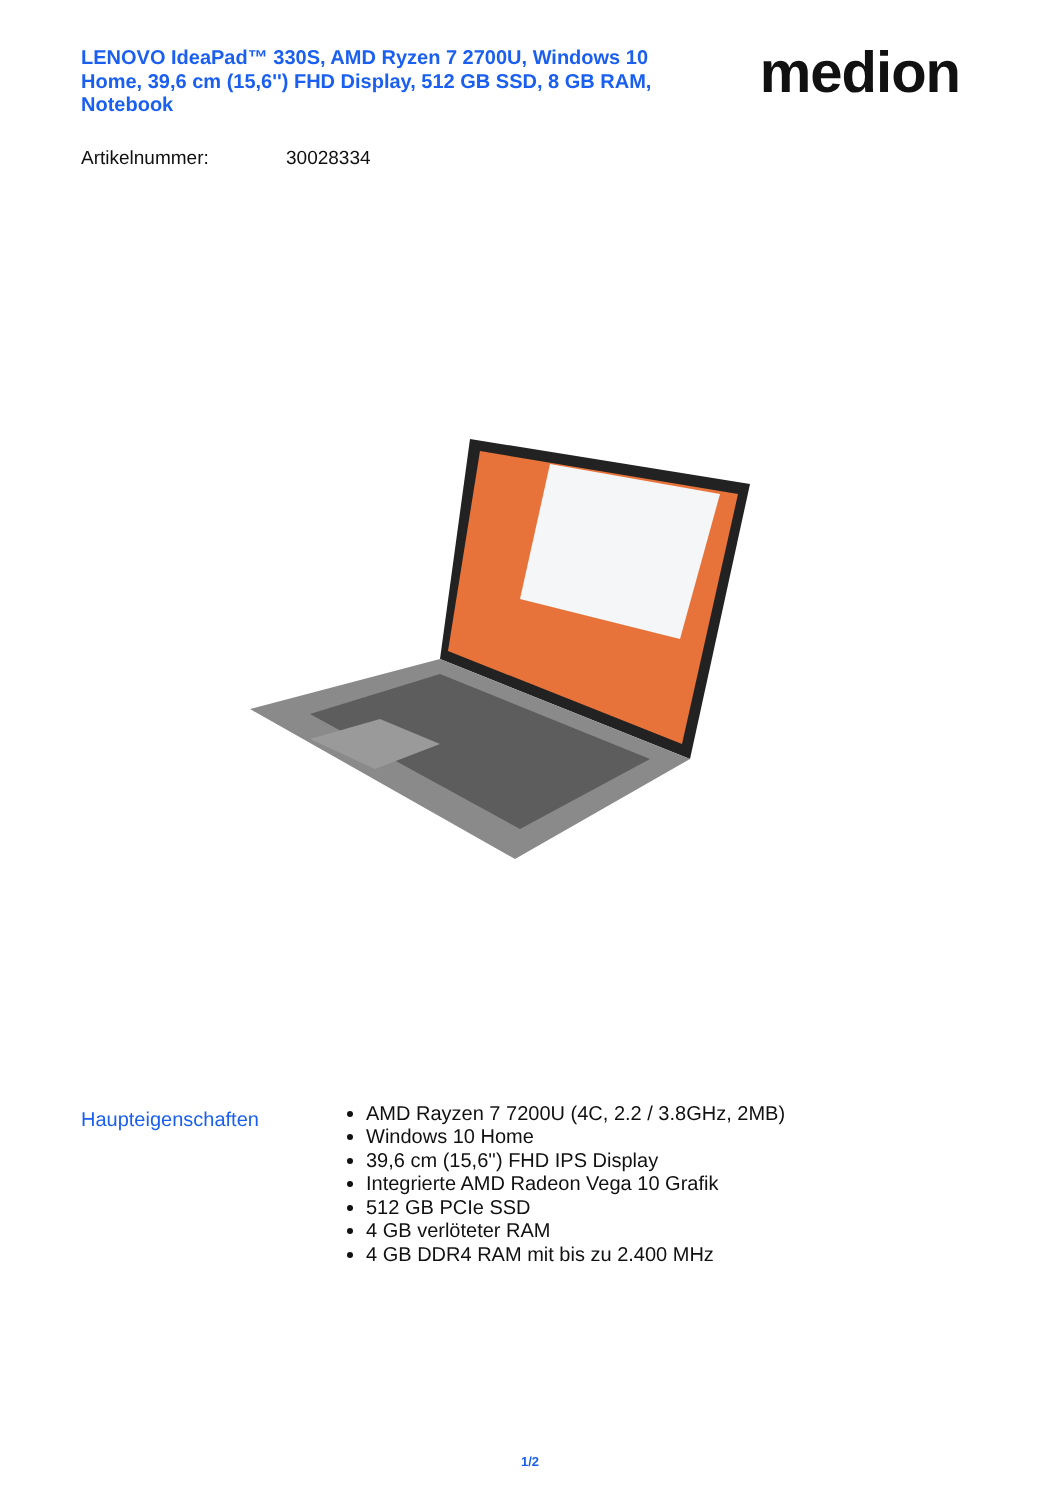LENOVO IdeaPad™ 330S, AMD Ryzen 7 2700U, Windows 10 Home, 39,6 cm (15,6'') FHD Display, 512 GB SSD, 8 GB RAM, Notebook
medion
Artikelnummer: 30028334
Haupteigenschaften
AMD Rayzen 7 7200U (4C, 2.2 / 3.8GHz, 2MB)
Windows 10 Home
39,6 cm (15,6'') FHD IPS Display
Integrierte AMD Radeon Vega 10 Grafik
512 GB PCIe SSD
4 GB verlöteter RAM
4 GB DDR4 RAM mit bis zu 2.400 MHz
1/2